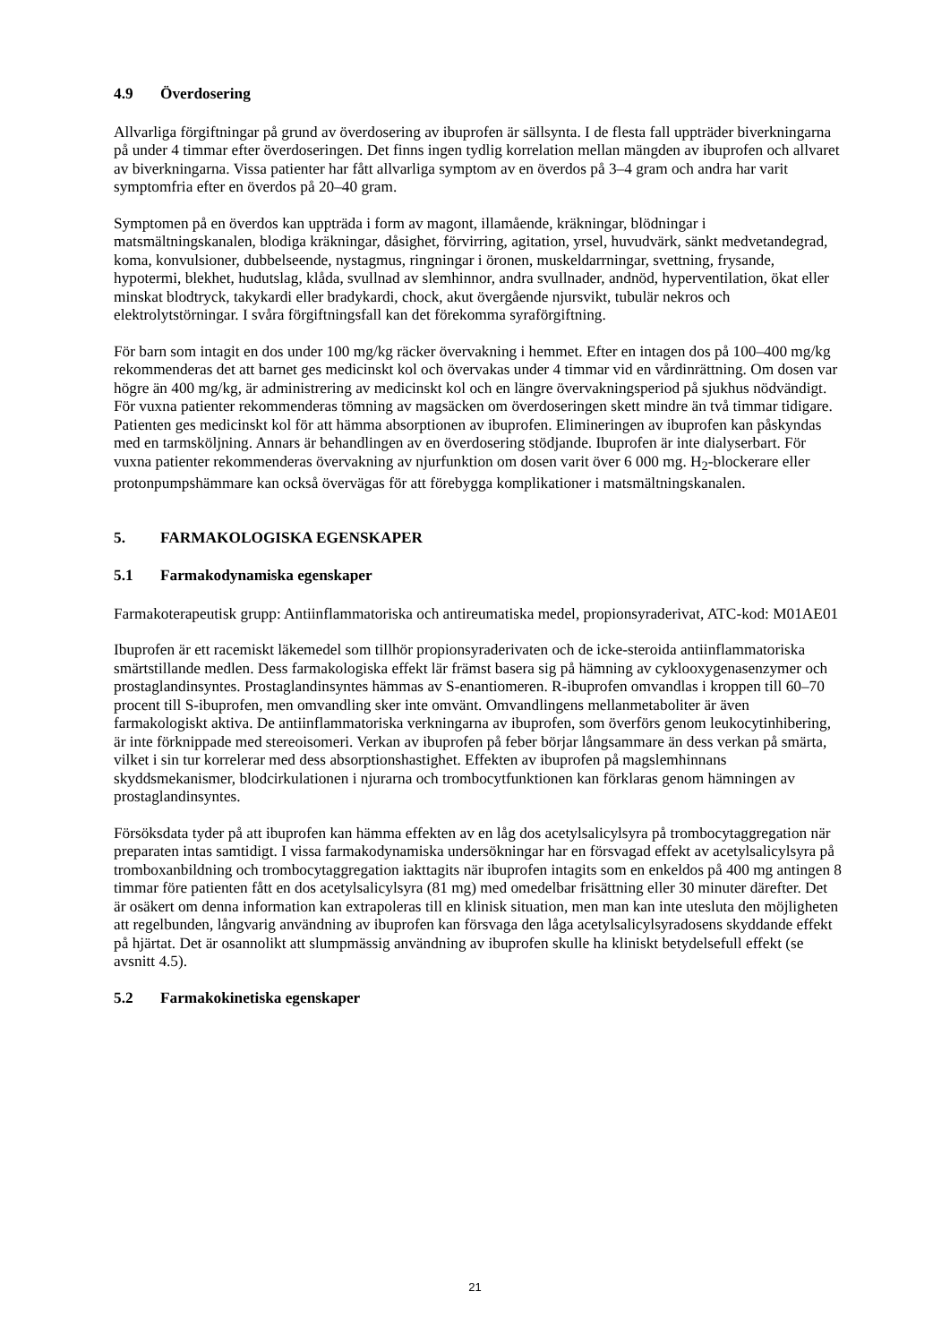4.9 Överdosering
Allvarliga förgiftningar på grund av överdosering av ibuprofen är sällsynta. I de flesta fall uppträder biverkningarna på under 4 timmar efter överdoseringen. Det finns ingen tydlig korrelation mellan mängden av ibuprofen och allvaret av biverkningarna. Vissa patienter har fått allvarliga symptom av en överdos på 3–4 gram och andra har varit symptomfria efter en överdos på 20–40 gram.
Symptomen på en överdos kan uppträda i form av magont, illamående, kräkningar, blödningar i matsmältningskanalen, blodiga kräkningar, dåsighet, förvirring, agitation, yrsel, huvudvärk, sänkt medvetandegrad, koma, konvulsioner, dubbelseende, nystagmus, ringningar i öronen, muskeldarrningar, svettning, frysande, hypotermi, blekhet, hudutslag, klåda, svullnad av slemhinnor, andra svullnader, andnöd, hyperventilation, ökat eller minskat blodtryck, takykardi eller bradykardi, chock, akut övergående njursvikt, tubulär nekros och elektrolytstörningar. I svåra förgiftningsfall kan det förekomma syraförgiftning.
För barn som intagit en dos under 100 mg/kg räcker övervakning i hemmet. Efter en intagen dos på 100–400 mg/kg rekommenderas det att barnet ges medicinskt kol och övervakas under 4 timmar vid en vårdinrättning. Om dosen var högre än 400 mg/kg, är administrering av medicinskt kol och en längre övervakningsperiod på sjukhus nödvändigt. För vuxna patienter rekommenderas tömning av magsäcken om överdoseringen skett mindre än två timmar tidigare. Patienten ges medicinskt kol för att hämma absorptionen av ibuprofen. Elimineringen av ibuprofen kan påskyndas med en tarmsköljning. Annars är behandlingen av en överdosering stödjande. Ibuprofen är inte dialyserbart. För vuxna patienter rekommenderas övervakning av njurfunktion om dosen varit över 6 000 mg. H<sub>2</sub>-blockerare eller protonpumpshämmare kan också övervägas för att förebygga komplikationer i matsmältningskanalen.
5. FARMAKOLOGISKA EGENSKAPER
5.1 Farmakodynamiska egenskaper
Farmakoterapeutisk grupp: Antiinflammatoriska och antireumatiska medel, propionsyraderivat, ATC-kod: M01AE01
Ibuprofen är ett racemiskt läkemedel som tillhör propionsyraderivaten och de icke-steroida antiinflammatoriska smärtstillande medlen. Dess farmakologiska effekt lär främst basera sig på hämning av cyklooxygenasenzymer och prostaglandinsyntes. Prostaglandinsyntes hämmas av S-enantiomeren. R-ibuprofen omvandlas i kroppen till 60–70 procent till S-ibuprofen, men omvandling sker inte omvänt. Omvandlingens mellanmetaboliter är även farmakologiskt aktiva. De antiinflammatoriska verkningarna av ibuprofen, som överförs genom leukocytinhibering, är inte förknippade med stereoisomeri. Verkan av ibuprofen på feber börjar långsammare än dess verkan på smärta, vilket i sin tur korrelerar med dess absorptionshastighet. Effekten av ibuprofen på magslemhinnans skyddsmekanismer, blodcirkulationen i njurarna och trombocytfunktionen kan förklaras genom hämningen av prostaglandinsyntes.
Försöksdata tyder på att ibuprofen kan hämma effekten av en låg dos acetylsalicylsyra på trombocytaggregation när preparaten intas samtidigt. I vissa farmakodynamiska undersökningar har en försvagad effekt av acetylsalicylsyra på tromboxanbildning och trombocytaggregation iakttagits när ibuprofen intagits som en enkeldos på 400 mg antingen 8 timmar före patienten fått en dos acetylsalicylsyra (81 mg) med omedelbar frisättning eller 30 minuter därefter. Det är osäkert om denna information kan extrapoleras till en klinisk situation, men man kan inte utesluta den möjligheten att regelbunden, långvarig användning av ibuprofen kan försvaga den låga acetylsalicylsyradosens skyddande effekt på hjärtat. Det är osannolikt att slumpmässig användning av ibuprofen skulle ha kliniskt betydelsefull effekt (se avsnitt 4.5).
5.2 Farmakokinetiska egenskaper
21